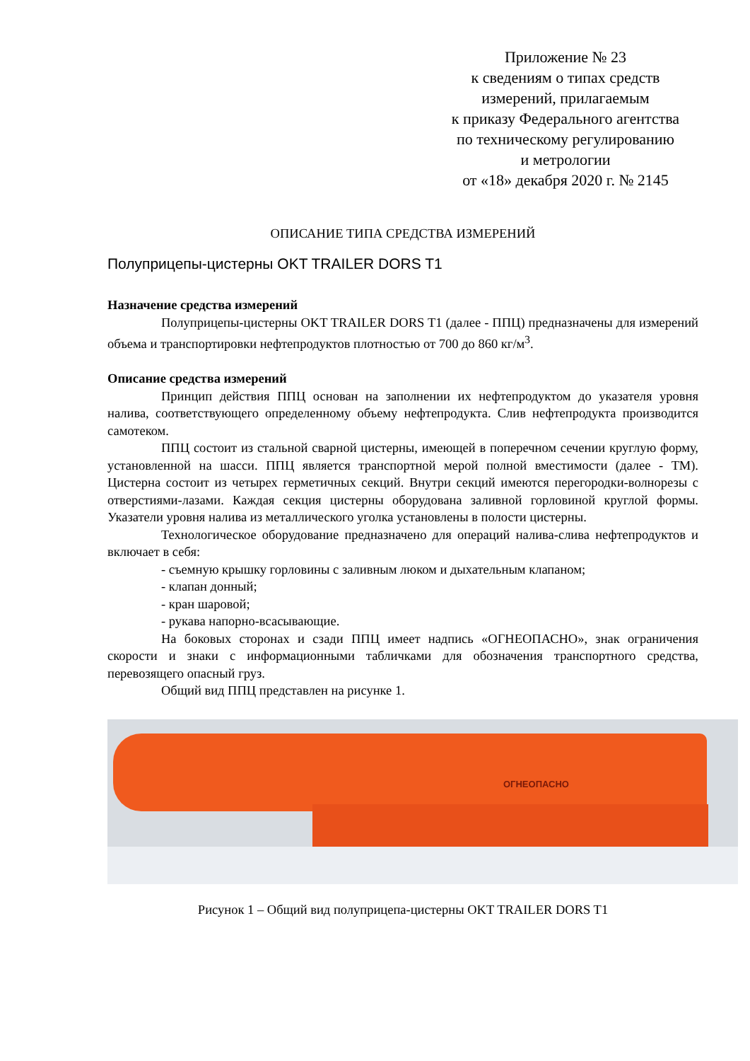Приложение № 23
к сведениям о типах средств
измерений, прилагаемым
к приказу Федерального агентства
по техническому регулированию
и метрологии
от «18» декабря 2020 г. № 2145
ОПИСАНИЕ ТИПА СРЕДСТВА ИЗМЕРЕНИЙ
Полуприцепы-цистерны OKT TRAILER DORS T1
Назначение средства измерений
Полуприцепы-цистерны OKT TRAILER DORS T1 (далее - ППЦ) предназначены для измерений объема и транспортировки нефтепродуктов плотностью от 700 до 860 кг/м<sup>3</sup>.
Описание средства измерений
Принцип действия ППЦ основан на заполнении их нефтепродуктом до указателя уровня налива, соответствующего определенному объему нефтепродукта. Слив нефтепродукта производится самотеком.
ППЦ состоит из стальной сварной цистерны, имеющей в поперечном сечении круглую форму, установленной на шасси. ППЦ является транспортной мерой полной вместимости (далее - ТМ). Цистерна состоит из четырех герметичных секций. Внутри секций имеются перегородки-волнорезы с отверстиями-лазами. Каждая секция цистерны оборудована заливной горловиной круглой формы. Указатели уровня налива из металлического уголка установлены в полости цистерны.
Технологическое оборудование предназначено для операций налива-слива нефтепродуктов и включает в себя:
- съемную крышку горловины с заливным люком и дыхательным клапаном;
- клапан донный;
- кран шаровой;
- рукава напорно-всасывающие.
На боковых сторонах и сзади ППЦ имеет надпись «ОГНЕОПАСНО», знак ограничения скорости и знаки с информационными табличками для обозначения транспортного средства, перевозящего опасный груз.
Общий вид ППЦ представлен на рисунке 1.
ОГНЕОПАСНО
Рисунок 1 – Общий вид полуприцепа-цистерны OKT TRAILER DORS T1